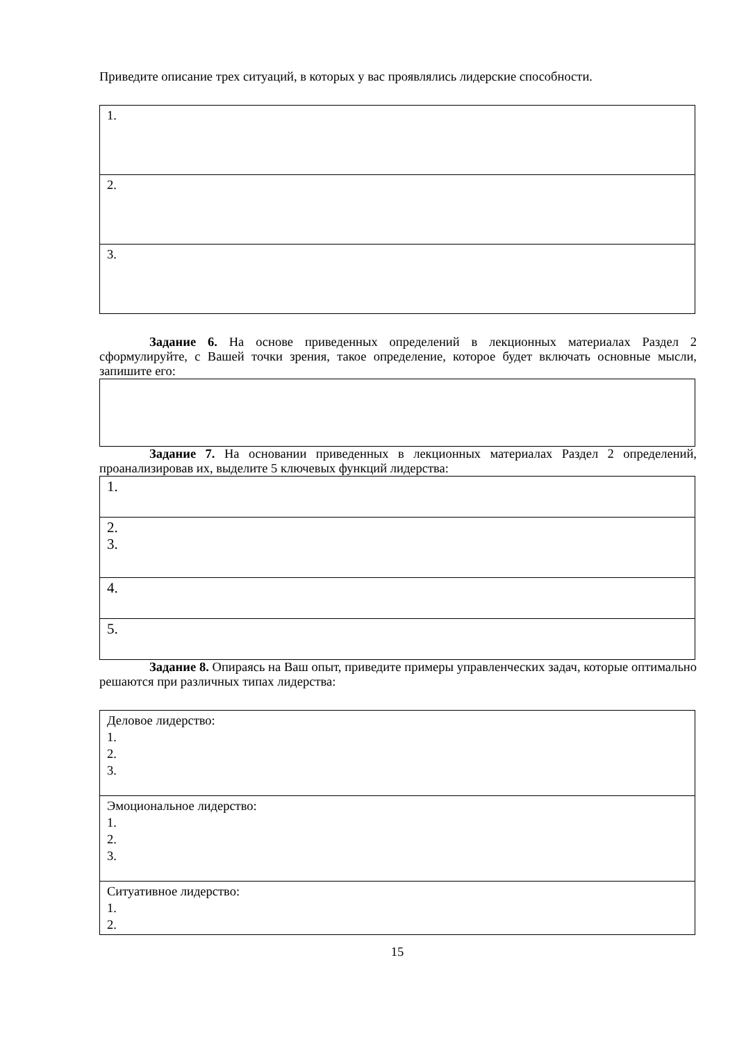Приведите описание трех ситуаций, в которых у вас проявлялись лидерские способности.
| 1. |
| 2. |
| 3. |
Задание 6. На основе приведенных определений в лекционных материалах Раздел 2 сформулируйте, с Вашей точки зрения, такое определение, которое будет включать основные мысли, запишите его:
Задание 7. На основании приведенных в лекционных материалах Раздел 2 определений, проанализировав их, выделите 5 ключевых функций лидерства:
| 1. |
| 2. 3. |
| 4. |
| 5. |
Задание 8. Опираясь на Ваш опыт, приведите примеры управленческих задач, которые оптимально решаются при различных типах лидерства:
| Деловое лидерство: 1. 2. 3. |
| Эмоциональное лидерство: 1. 2. 3. |
| Ситуативное лидерство: 1. 2. |
15